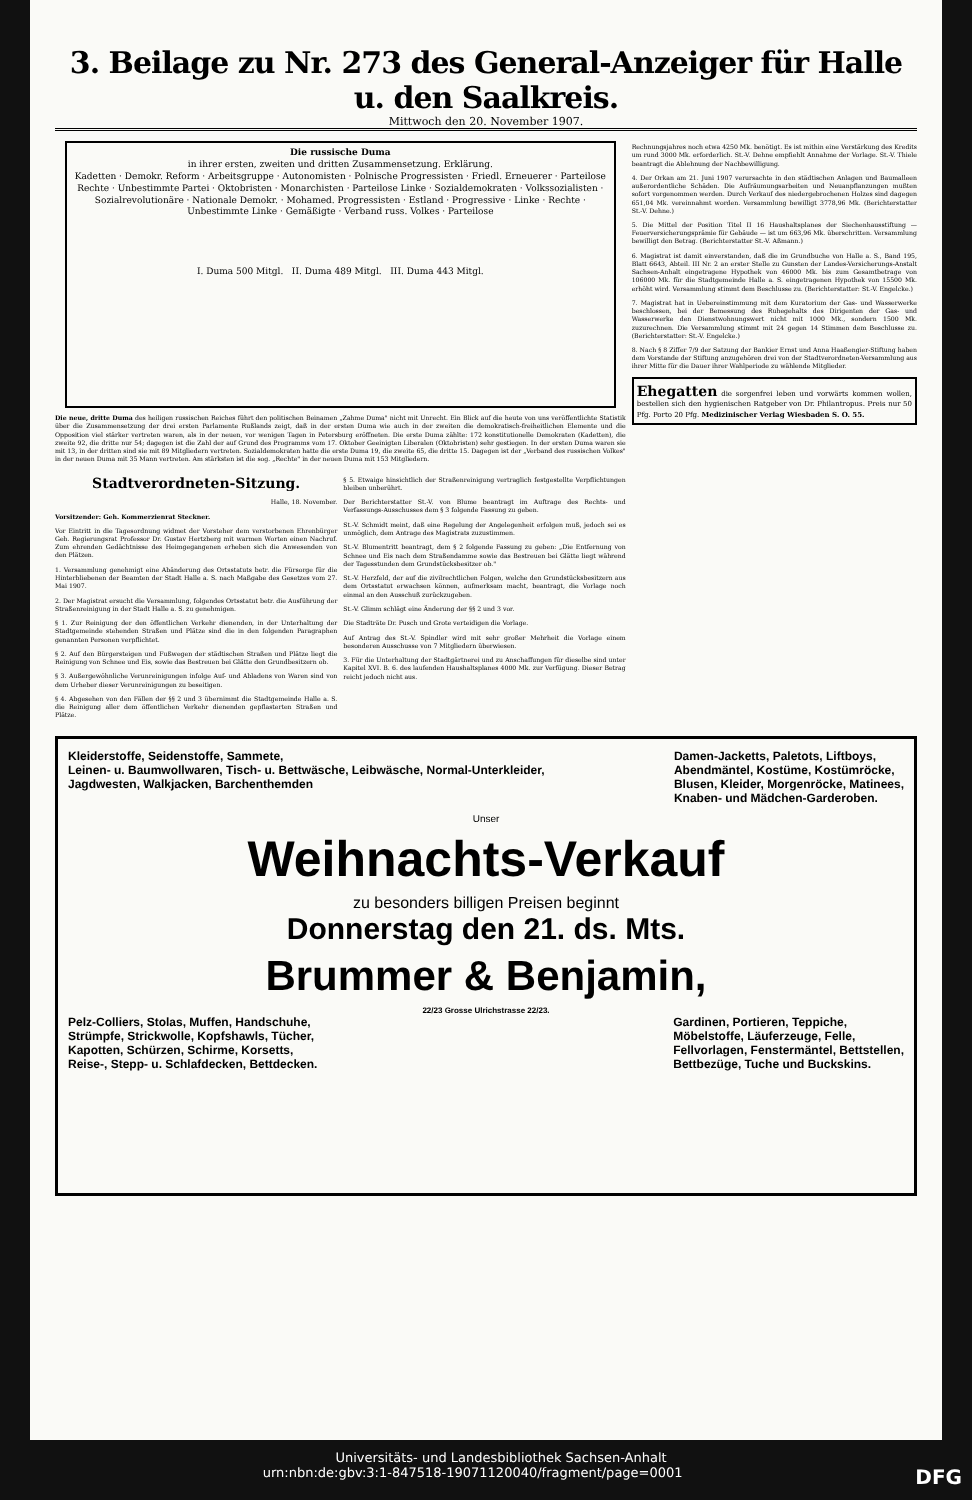3. Beilage zu Nr. 273 des General-Anzeiger für Halle u. den Saalkreis.
Mittwoch den 20. November 1907.
Die russische Duma
in ihrer ersten, zweiten und dritten Zusammensetzung. Erklärung.
Kadetten · Demokr. Reform · Arbeitsgruppe · Autonomisten · Polnische Progressisten · Friedl. Erneuerer · Parteilose Rechte · Unbestimmte Partei · Oktobristen · Monarchisten · Parteilose Linke · Sozialdemokraten · Volkssozialisten · Sozialrevolutionäre · Nationale Demokr. · Mohamed. Progressisten · Estland · Progressive · Linke · Rechte · Unbestimmte Linke · Gemäßigte · Verband russ. Volkes · Parteilose
I. Duma 500 Mitgl. II. Duma 489 Mitgl. III. Duma 443 Mitgl.
Die neue, dritte Duma des heiligen russischen Reiches führt den politischen Beinamen „Zahme Duma" nicht mit Unrecht. Ein Blick auf die heute von uns veröffentlichte Statistik über die Zusammensetzung der drei ersten Parlamente Rußlands zeigt, daß in der ersten Duma wie auch in der zweiten die demokratisch-freiheitlichen Elemente und die Opposition viel stärker vertreten waren, als in der neuen, vor wenigen Tagen in Petersburg eröffneten. Die erste Duma zählte: 172 konstitutionelle Demokraten (Kadetten), die zweite 92, die dritte nur 54; dagegen ist die Zahl der auf Grund des Programms vom 17. Oktober Geeinigten Liberalen (Oktobristen) sehr gestiegen. In der ersten Duma waren sie mit 13, in der dritten sind sie mit 89 Mitgliedern vertreten. Sozialdemokraten hatte die erste Duma 19, die zweite 65, die dritte 15. Dagegen ist der „Verband des russischen Volkes" in der neuen Duma mit 35 Mann vertreten. Am stärksten ist die sog. „Rechte" in der neuen Duma mit 153 Mitgliedern.
Stadtverordneten-Sitzung.
Halle, 18. November.
Vorsitzender: Geh. Kommerzienrat Steckner.
Vor Eintritt in die Tagesordnung widmet der Vorsteher dem verstorbenen Ehrenbürger Geh. Regierungsrat Professor Dr. Gustav Hertzberg mit warmen Worten einen Nachruf. Zum ehrenden Gedächtnisse des Heimgegangenen erheben sich die Anwesenden von den Plätzen.
1. Versammlung genehmigt eine Abänderung des Ortsstatuts betr. die Fürsorge für die Hinterbliebenen der Beamten der Stadt Halle a. S. nach Maßgabe des Gesetzes vom 27. Mai 1907.
2. Der Magistrat ersucht die Versammlung, folgendes Ortsstatut betr. die Ausführung der Straßenreinigung in der Stadt Halle a. S. zu genehmigen.
§ 1. Zur Reinigung der den öffentlichen Verkehr dienenden, in der Unterhaltung der Stadtgemeinde stehenden Straßen und Plätze sind die in den folgenden Paragraphen genannten Personen verpflichtet.
§ 2. Auf den Bürgersteigen und Fußwegen der städtischen Straßen und Plätze liegt die Reinigung von Schnee und Eis, sowie das Bestreuen bei Glätte den Grundbesitzern ob.
§ 3. Außergewöhnliche Verunreinigungen infolge Auf- und Abladens von Waren sind von dem Urheber dieser Verunreinigungen zu beseitigen.
§ 4. Abgesehen von den Fällen der §§ 2 und 3 übernimmt die Stadtgemeinde Halle a. S. die Reinigung aller dem öffentlichen Verkehr dienenden gepflasterten Straßen und Plätze.
§ 5. Etwaige hinsichtlich der Straßenreinigung vertraglich festgestellte Verpflichtungen bleiben unberührt.
Der Berichterstatter St.-V. von Blume beantragt im Auftrage des Rechts- und Verfassungs-Ausschusses dem § 3 folgende Fassung zu geben.
St.-V. Schmidt meint, daß eine Regelung der Angelegenheit erfolgen muß, jedoch sei es unmöglich, dem Antrage des Magistrats zuzustimmen.
St.-V. Blumentritt beantragt, dem § 2 folgende Fassung zu geben: „Die Entfernung von Schnee und Eis nach dem Straßendamme sowie das Bestreuen bei Glätte liegt während der Tagesstunden dem Grundstücksbesitzer ob."
St.-V. Herzfeld, der auf die zivilrechtlichen Folgen, welche den Grundstücksbesitzern aus dem Ortsstatut erwachsen können, aufmerksam macht, beantragt, die Vorlage noch einmal an den Ausschuß zurückzugeben.
St.-V. Glimm schlägt eine Änderung der §§ 2 und 3 vor.
Die Stadträte Dr. Pusch und Grote verteidigen die Vorlage.
Auf Antrag des St.-V. Spindler wird mit sehr großer Mehrheit die Vorlage einem besonderen Ausschusse von 7 Mitgliedern überwiesen.
3. Für die Unterhaltung der Stadtgärtnerei und zu Anschaffungen für dieselbe sind unter Kapitel XVI. B. 6. des laufenden Haushaltsplanes 4000 Mk. zur Verfügung. Dieser Betrag reicht jedoch nicht aus.
Rechnungsjahres noch etwa 4250 Mk. benötigt. Es ist mithin eine Verstärkung des Kredits um rund 3000 Mk. erforderlich. St.-V. Dehne empfiehlt Annahme der Vorlage. St.-V. Thiele beantragt die Ablehnung der Nachbewilligung.
4. Der Orkan am 21. Juni 1907 verursachte in den städtischen Anlagen und Baumalleen außerordentliche Schäden. Die Aufräumungsarbeiten und Neuanpflanzungen mußten sofort vorgenommen werden. Durch Verkauf des niedergebrochenen Holzes sind dagegen 651,04 Mk. vereinnahmt worden. Versammlung bewilligt 3778,96 Mk. (Berichterstatter St.-V. Dehne.)
5. Die Mittel der Position Titel II 16 Haushaltsplanes der Siechenhausstiftung — Feuerversicherungsprämie für Gebäude — ist um 663,96 Mk. überschritten. Versammlung bewilligt den Betrag. (Berichterstatter St.-V. Aßmann.)
6. Magistrat ist damit einverstanden, daß die im Grundbuche von Halle a. S., Band 195, Blatt 6643, Abteil. III Nr. 2 an erster Stelle zu Gunsten der Landes-Versicherungs-Anstalt Sachsen-Anhalt eingetragene Hypothek von 46000 Mk. bis zum Gesamtbetrage von 106000 Mk. für die Stadtgemeinde Halle a. S. eingetragenen Hypothek von 15500 Mk. erhöht wird. Versammlung stimmt dem Beschlusse zu. (Berichterstatter: St.-V. Engelcke.)
7. Magistrat hat in Uebereinstimmung mit dem Kuratorium der Gas- und Wasserwerke beschlossen, bei der Bemessung des Ruhegehalts des Dirigenten der Gas- und Wasserwerke den Dienstwohnungswert nicht mit 1000 Mk., sondern 1500 Mk. zuzurechnen. Die Versammlung stimmt mit 24 gegen 14 Stimmen dem Beschlusse zu. (Berichterstatter: St.-V. Engelcke.)
8. Nach § 8 Ziffer 7/9 der Satzung der Bankier Ernst und Anna Haaßengier-Stiftung haben dem Vorstande der Stiftung anzugehören drei von der Stadtverordneten-Versammlung aus ihrer Mitte für die Dauer ihrer Wahlperiode zu wählende Mitglieder.
Ehegatten die sorgenfrei leben und vorwärts kommen wollen, bestellen sich den hygienischen Ratgeber von Dr. Philantropus. Preis nur 50 Pfg. Porto 20 Pfg. Medizinischer Verlag Wiesbaden S. O. 55.
Kleiderstoffe, Seidenstoffe, Sammete,
Leinen- u. Baumwollwaren, Tisch- u. Bettwäsche, Leibwäsche, Normal-Unterkleider,
Jagdwesten, Walkjacken, Barchenthemden
Damen-Jacketts, Paletots, Liftboys,
Abendmäntel, Kostüme, Kostümröcke,
Blusen, Kleider, Morgenröcke, Matinees,
Knaben- und Mädchen-Garderoben.
Unser
Weihnachts-Verkauf
zu besonders billigen Preisen beginnt
Donnerstag den 21. ds. Mts.
Brummer & Benjamin,
22/23 Grosse Ulrichstrasse 22/23.
Pelz-Colliers, Stolas, Muffen, Handschuhe,
Strümpfe, Strickwolle, Kopfshawls, Tücher,
Kapotten, Schürzen, Schirme, Korsetts,
Reise-, Stepp- u. Schlafdecken, Bettdecken.
Gardinen, Portieren, Teppiche,
Möbelstoffe, Läuferzeuge, Felle,
Fellvorlagen, Fenstermäntel, Bettstellen,
Bettbezüge, Tuche und Buckskins.
Universitäts- und Landesbibliothek Sachsen-Anhalt
urn:nbn:de:gbv:3:1-847518-19071120040/fragment/page=0001 DFG